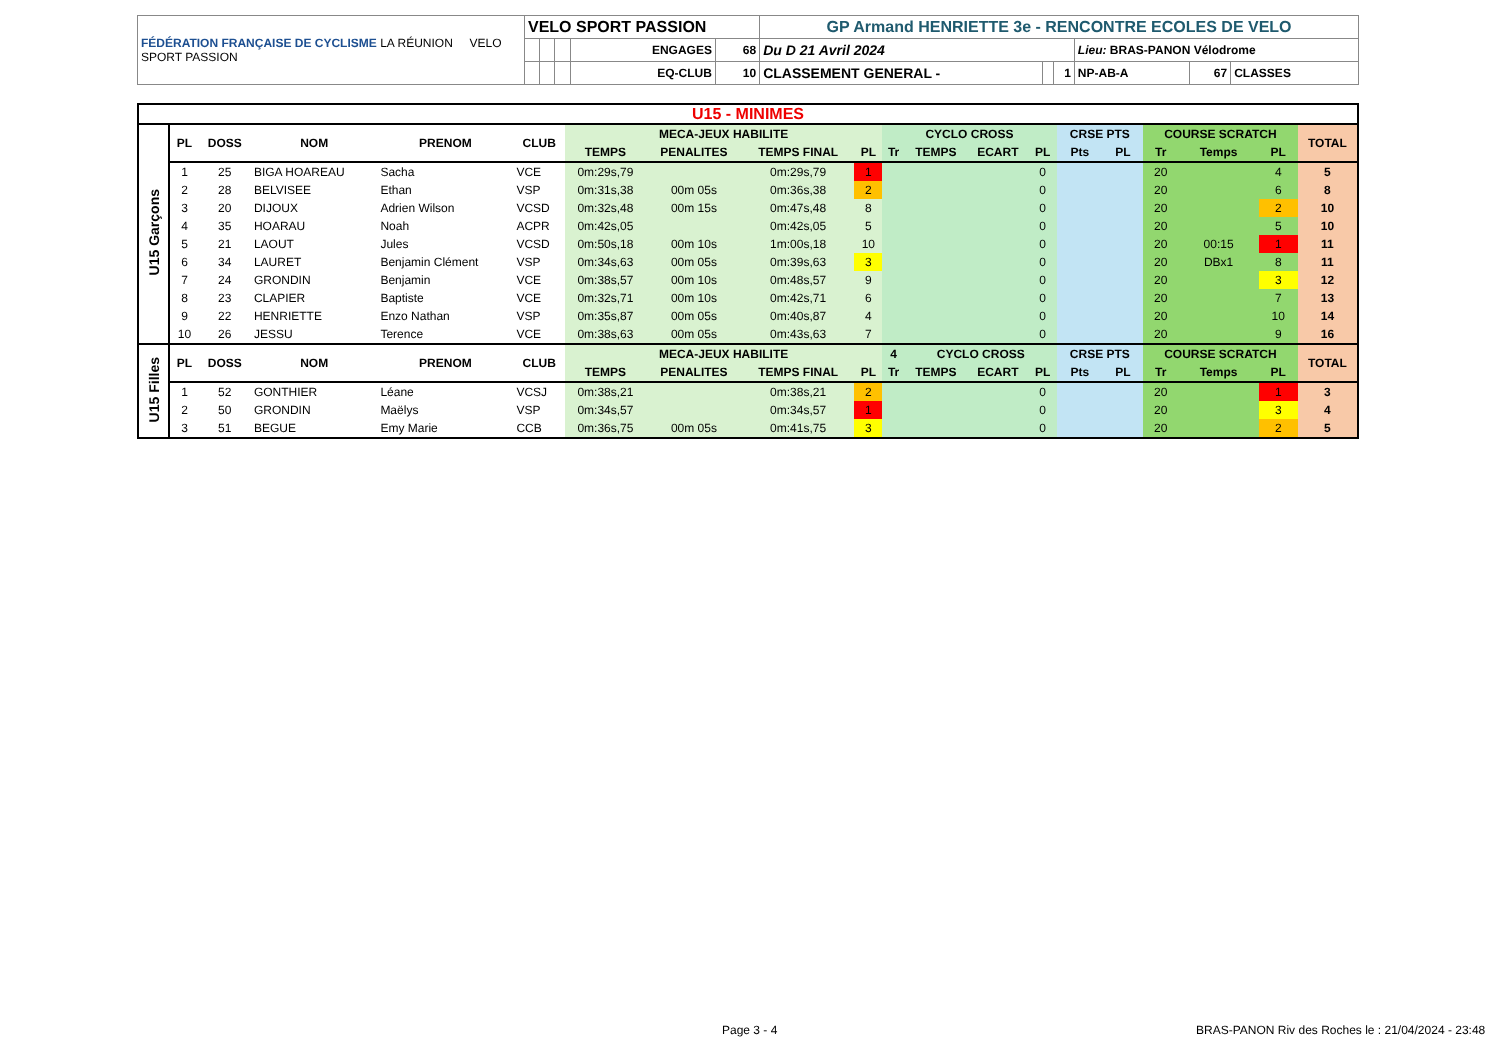| FÉDÉRATION FRANÇAISE DE CYCLISME LA RÉUNION VELO SPORT PASSION | VELO SPORT PASSION | | | | | GP Armand HENRIETTE 3e - RENCONTRE ECOLES DE VELO | | | | | |
| | | | | ENGAGES | 68 | Du D 21 Avril 2024 | | | Lieu: BRAS-PANON Vélodrome | | |
| | | | | EQ-CLUB | 10 | CLASSEMENT GENERAL - | | 1 | NP-AB-A | 67 | CLASSES |
| U15 - MINIMES | | | | | | | | | | | | | | | | | | | |
| U15 Garçons | PL | DOSS | NOM | PRENOM | CLUB | MECA-JEUX HABILITE | | | | CYCLO CROSS | | | | CRSE PTS | | COURSE SCRATCH | | | TOTAL |
| | | | | | | TEMPS | PENALITES | TEMPS FINAL | PL | Tr | TEMPS | ECART | PL | Pts | PL | Tr | Temps | PL | |
| | 1 | 25 | BIGA HOAREAU | Sacha | VCE | 0m:29s,79 | | 0m:29s,79 | 1 | | | | 0 | | | 20 | | 4 | 5 |
| | 2 | 28 | BELVISEE | Ethan | VSP | 0m:31s,38 | 00m 05s | 0m:36s,38 | 2 | | | | 0 | | | 20 | | 6 | 8 |
| | 3 | 20 | DIJOUX | Adrien Wilson | VCSD | 0m:32s,48 | 00m 15s | 0m:47s,48 | 8 | | | | 0 | | | 20 | | 2 | 10 |
| | 4 | 35 | HOARAU | Noah | ACPR | 0m:42s,05 | | 0m:42s,05 | 5 | | | | 0 | | | 20 | | 5 | 10 |
| | 5 | 21 | LAOUT | Jules | VCSD | 0m:50s,18 | 00m 10s | 1m:00s,18 | 10 | | | | 0 | | | 20 | 00:15 | 1 | 11 |
| | 6 | 34 | LAURET | Benjamin Clément | VSP | 0m:34s,63 | 00m 05s | 0m:39s,63 | 3 | | | | 0 | | | 20 | DBx1 | 8 | 11 |
| | 7 | 24 | GRONDIN | Benjamin | VCE | 0m:38s,57 | 00m 10s | 0m:48s,57 | 9 | | | | 0 | | | 20 | | 3 | 12 |
| | 8 | 23 | CLAPIER | Baptiste | VCE | 0m:32s,71 | 00m 10s | 0m:42s,71 | 6 | | | | 0 | | | 20 | | 7 | 13 |
| | 9 | 22 | HENRIETTE | Enzo Nathan | VSP | 0m:35s,87 | 00m 05s | 0m:40s,87 | 4 | | | | 0 | | | 20 | | 10 | 14 |
| | 10 | 26 | JESSU | Terence | VCE | 0m:38s,63 | 00m 05s | 0m:43s,63 | 7 | | | | 0 | | | 20 | | 9 | 16 |
| U15 Filles | PL | DOSS | NOM | PRENOM | CLUB | MECA-JEUX HABILITE | | | | 4 | CYCLO CROSS | | | CRSE PTS | | COURSE SCRATCH | | | TOTAL |
| | | | | | | TEMPS | PENALITES | TEMPS FINAL | PL | Tr | TEMPS | ECART | PL | Pts | PL | Tr | Temps | PL | |
| | 1 | 52 | GONTHIER | Léane | VCSJ | 0m:38s,21 | | 0m:38s,21 | 2 | | | | 0 | | | 20 | | 1 | 3 |
| | 2 | 50 | GRONDIN | Maëlys | VSP | 0m:34s,57 | | 0m:34s,57 | 1 | | | | 0 | | | 20 | | 3 | 4 |
| | 3 | 51 | BEGUE | Emy Marie | CCB | 0m:36s,75 | 00m 05s | 0m:41s,75 | 3 | | | | 0 | | | 20 | | 2 | 5 |
Page 3 - 4
BRAS-PANON Riv des Roches le : 21/04/2024 - 23:48